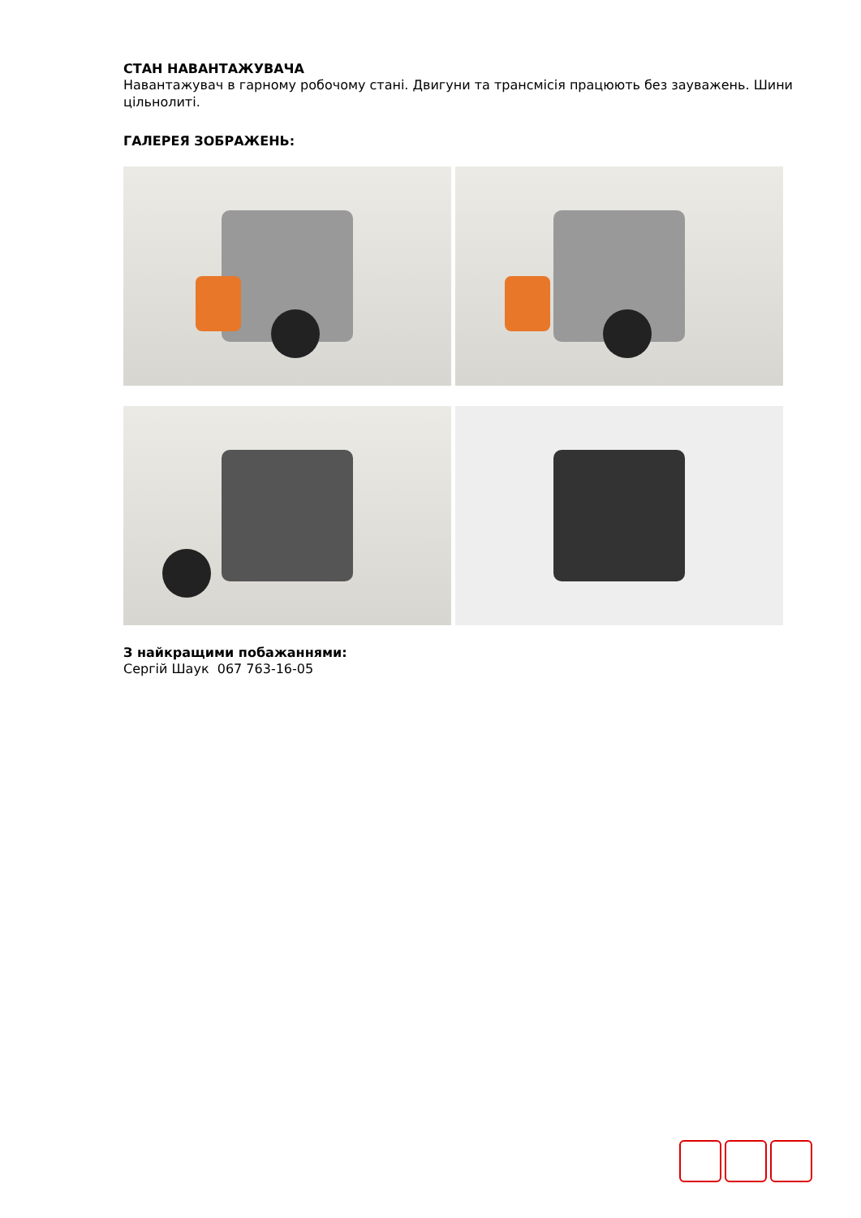СТАН НАВАНТАЖУВАЧА
Навантажувач в гарному робочому стані. Двигуни та трансмісія працюють без зауважень. Шини цільнолиті.
ГАЛЕРЕЯ ЗОБРАЖЕНЬ:
З найкращими побажаннями:
Сергій Шаук 067 763-16-05